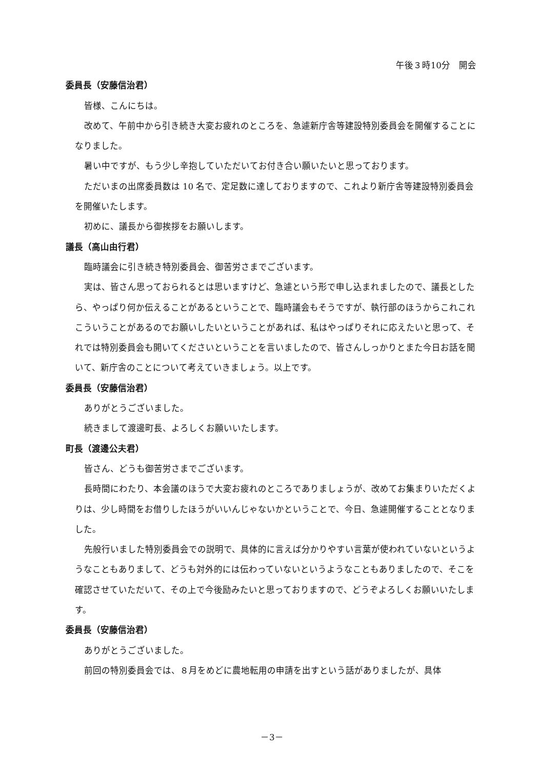午後３時10分　開会
委員長（安藤信治君）
皆様、こんにちは。
改めて、午前中から引き続き大変お疲れのところを、急遽新庁舎等建設特別委員会を開催することになりました。
暑い中ですが、もう少し辛抱していただいてお付き合い願いたいと思っております。
ただいまの出席委員数は 10 名で、定足数に達しておりますので、これより新庁舎等建設特別委員会を開催いたします。
初めに、議長から御挨拶をお願いします。
議長（高山由行君）
臨時議会に引き続き特別委員会、御苦労さまでございます。
実は、皆さん思っておられるとは思いますけど、急遽という形で申し込まれましたので、議長としたら、やっぱり何か伝えることがあるということで、臨時議会もそうですが、執行部のほうからこれこれこういうことがあるのでお願いしたいということがあれば、私はやっぱりそれに応えたいと思って、それでは特別委員会も開いてくださいということを言いましたので、皆さんしっかりとまた今日お話を聞いて、新庁舎のことについて考えていきましょう。以上です。
委員長（安藤信治君）
ありがとうございました。
続きまして渡邊町長、よろしくお願いいたします。
町長（渡邊公夫君）
皆さん、どうも御苦労さまでございます。
長時間にわたり、本会議のほうで大変お疲れのところでありましょうが、改めてお集まりいただくよりは、少し時間をお借りしたほうがいいんじゃないかということで、今日、急遽開催することとなりました。
先般行いました特別委員会での説明で、具体的に言えば分かりやすい言葉が使われていないというようなこともありまして、どうも対外的には伝わっていないというようなこともありましたので、そこを確認させていただいて、その上で今後励みたいと思っておりますので、どうぞよろしくお願いいたします。
委員長（安藤信治君）
ありがとうございました。
前回の特別委員会では、８月をめどに農地転用の申請を出すという話がありましたが、具体
－3－